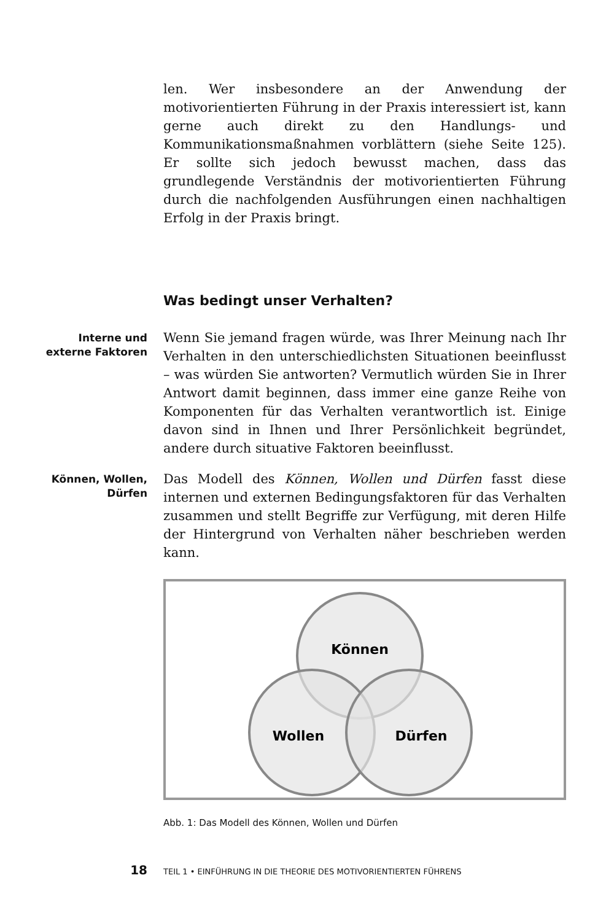len. Wer insbesondere an der Anwendung der motivorientierten Führung in der Praxis interessiert ist, kann gerne auch direkt zu den Handlungs- und Kommunikationsmaßnahmen vorblättern (siehe Seite 125). Er sollte sich jedoch bewusst machen, dass das grundlegende Verständnis der motivorientierten Führung durch die nachfolgenden Ausführungen einen nachhaltigen Erfolg in der Praxis bringt.
Was bedingt unser Verhalten?
Interne und
externe Faktoren
Wenn Sie jemand fragen würde, was Ihrer Meinung nach Ihr Verhalten in den unterschiedlichsten Situationen beeinflusst – was würden Sie antworten? Vermutlich würden Sie in Ihrer Antwort damit beginnen, dass immer eine ganze Reihe von Komponenten für das Verhalten verantwortlich ist. Einige davon sind in Ihnen und Ihrer Persönlichkeit begründet, andere durch situative Faktoren beeinflusst.
Können, Wollen,
Dürfen
Das Modell des Können, Wollen und Dürfen fasst diese internen und externen Bedingungsfaktoren für das Verhalten zusammen und stellt Begriffe zur Verfügung, mit deren Hilfe der Hintergrund von Verhalten näher beschrieben werden kann.
Können
Wollen
Dürfen
Abb. 1: Das Modell des Können, Wollen und Dürfen
18 TEIL 1 • EINFÜHRUNG IN DIE THEORIE DES MOTIVORIENTIERTEN FÜHRENS